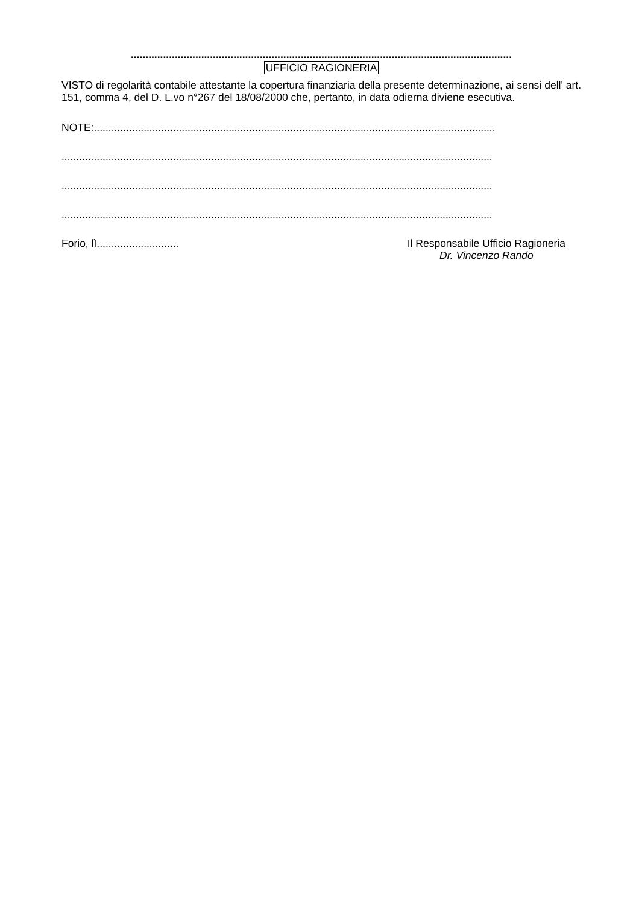..................................................................................................................................
UFFICIO RAGIONERIA
VISTO di regolarità contabile attestante la copertura finanziaria della presente determinazione, ai sensi dell' art. 151, comma 4, del D. L.vo n°267 del 18/08/2000 che, pertanto, in data odierna diviene esecutiva.
NOTE:.........................................................................................................................................
...................................................................................................................................................
...................................................................................................................................................
...................................................................................................................................................
Forio, lì............................
Il Responsabile Ufficio Ragioneria
Dr. Vincenzo Rando